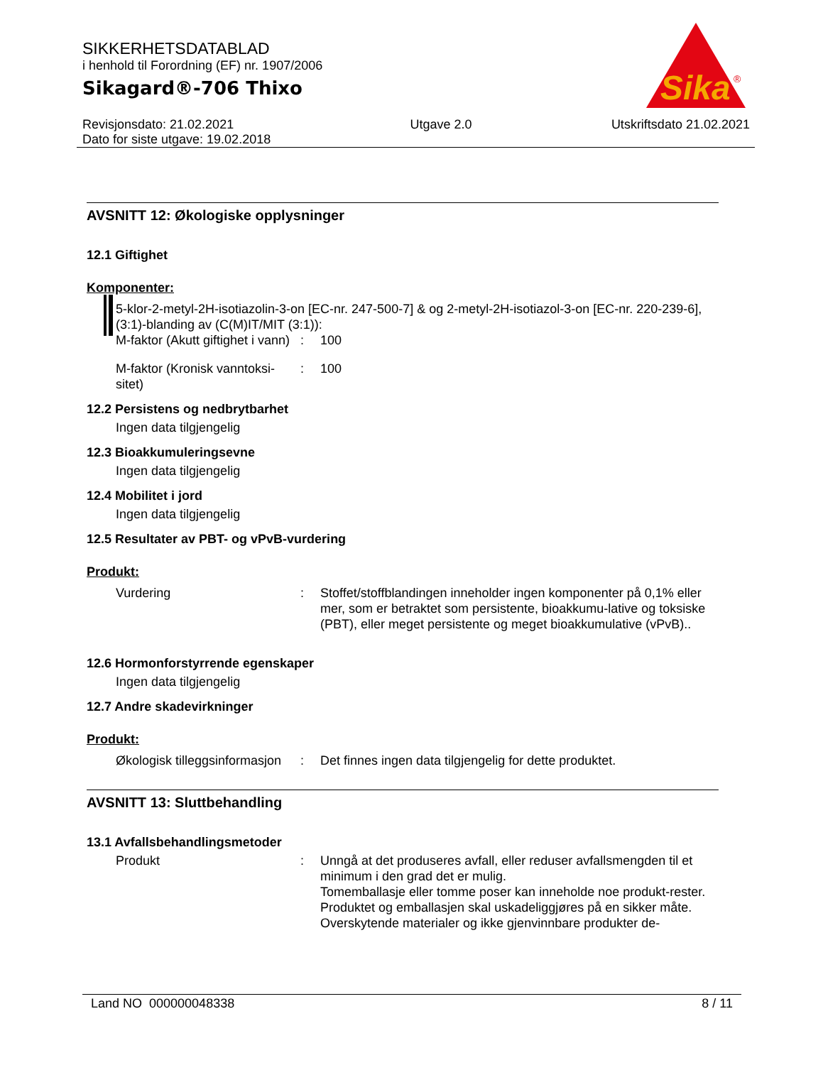SIKKERHETSDATABLAD
i henhold til Forordning (EF) nr. 1907/2006
Sikagard®-706 Thixo
Revisjonsdato: 21.02.2021
Dato for siste utgave: 19.02.2018
Utgave 2.0 Utskriftsdato 21.02.2021
Sika
®
AVSNITT 12: Økologiske opplysninger
12.1 Giftighet
Komponenter:
5-klor-2-metyl-2H-isotiazolin-3-on [EC-nr. 247-500-7] & og 2-metyl-2H-isotiazol-3-on [EC-nr. 220-239-6], (3:1)-blanding av (C(M)IT/MIT (3:1)):
M-faktor (Akutt giftighet i vann)
: 100
M-faktor (Kronisk vanntoksi-sitet)
: 100
12.2 Persistens og nedbrytbarhet
Ingen data tilgjengelig
12.3 Bioakkumuleringsevne
Ingen data tilgjengelig
12.4 Mobilitet i jord
Ingen data tilgjengelig
12.5 Resultater av PBT- og vPvB-vurdering
Produkt:
Vurdering : Stoffet/stoffblandingen inneholder ingen komponenter på 0,1% eller mer, som er betraktet som persistente, bioakkumu-lative og toksiske (PBT), eller meget persistente og meget bioakkumulative (vPvB)..
12.6 Hormonforstyrrende egenskaper
Ingen data tilgjengelig
12.7 Andre skadevirkninger
Produkt:
Økologisk tilleggsinformasjon
: Det finnes ingen data tilgjengelig for dette produktet.
AVSNITT 13: Sluttbehandling
13.1 Avfallsbehandlingsmetoder
Produkt : Unngå at det produseres avfall, eller reduser avfallsmengden til et minimum i den grad det er mulig.
Tomemballasje eller tomme poser kan inneholde noe produkt-rester.
Produktet og emballasjen skal uskadeliggjøres på en sikker måte.
Overskytende materialer og ikke gjenvinnbare produkter de-
Land NO 000000048338 8 / 11